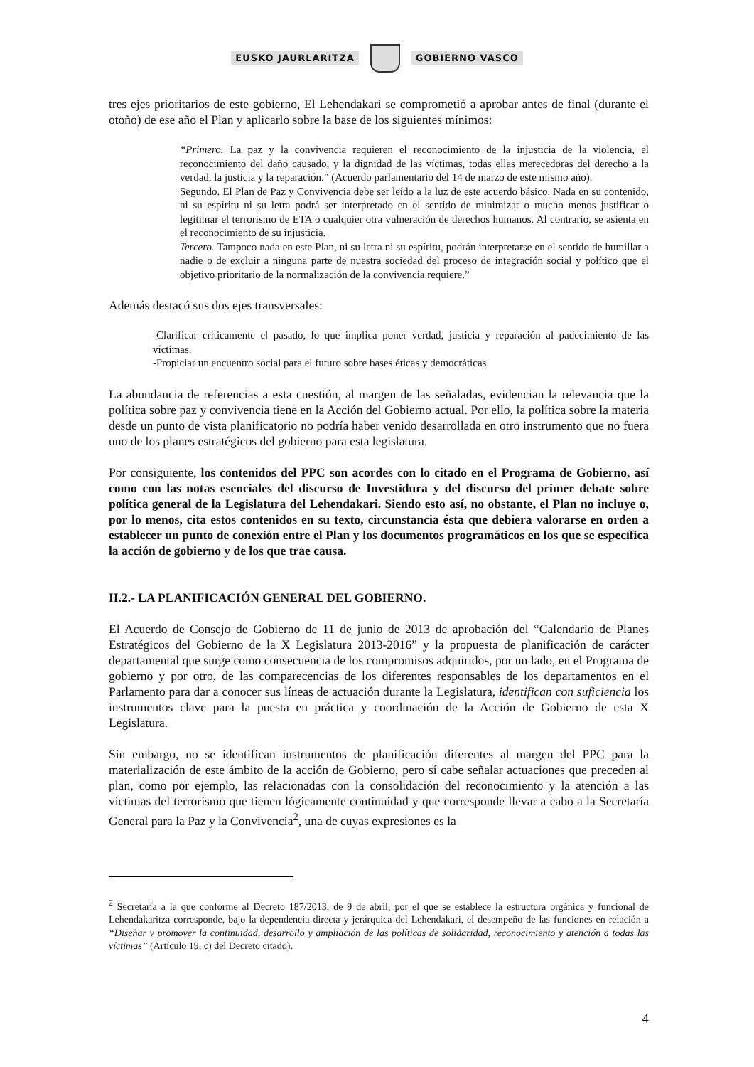EUSKO JAURLARITZA GOBIERNO VASCO
tres ejes prioritarios de este gobierno, El Lehendakari se comprometió a aprobar antes de final (durante el otoño) de ese año el Plan y aplicarlo sobre la base de los siguientes mínimos:
“Primero. La paz y la convivencia requieren el reconocimiento de la injusticia de la violencia, el reconocimiento del daño causado, y la dignidad de las víctimas, todas ellas merecedoras del derecho a la verdad, la justicia y la reparación.” (Acuerdo parlamentario del 14 de marzo de este mismo año).
Segundo. El Plan de Paz y Convivencia debe ser leído a la luz de este acuerdo básico. Nada en su contenido, ni su espíritu ni su letra podrá ser interpretado en el sentido de minimizar o mucho menos justificar o legitimar el terrorismo de ETA o cualquier otra vulneración de derechos humanos. Al contrario, se asienta en el reconocimiento de su injusticia.
Tercero. Tampoco nada en este Plan, ni su letra ni su espíritu, podrán interpretarse en el sentido de humillar a nadie o de excluir a ninguna parte de nuestra sociedad del proceso de integración social y político que el objetivo prioritario de la normalización de la convivencia requiere.”
Además destacó sus dos ejes transversales:
-Clarificar críticamente el pasado, lo que implica poner verdad, justicia y reparación al padecimiento de las víctimas.
-Propiciar un encuentro social para el futuro sobre bases éticas y democráticas.
La abundancia de referencias a esta cuestión, al margen de las señaladas, evidencian la relevancia que la política sobre paz y convivencia tiene en la Acción del Gobierno actual. Por ello, la política sobre la materia desde un punto de vista planificatorio no podría haber venido desarrollada en otro instrumento que no fuera uno de los planes estratégicos del gobierno para esta legislatura.
Por consiguiente, los contenidos del PPC son acordes con lo citado en el Programa de Gobierno, así como con las notas esenciales del discurso de Investidura y del discurso del primer debate sobre política general de la Legislatura del Lehendakari. Siendo esto así, no obstante, el Plan no incluye o, por lo menos, cita estos contenidos en su texto, circunstancia ésta que debiera valorarse en orden a establecer un punto de conexión entre el Plan y los documentos programáticos en los que se específica la acción de gobierno y de los que trae causa.
II.2.- LA PLANIFICACIÓN GENERAL DEL GOBIERNO.
El Acuerdo de Consejo de Gobierno de 11 de junio de 2013 de aprobación del “Calendario de Planes Estratégicos del Gobierno de la X Legislatura 2013-2016” y la propuesta de planificación de carácter departamental que surge como consecuencia de los compromisos adquiridos, por un lado, en el Programa de gobierno y por otro, de las comparecencias de los diferentes responsables de los departamentos en el Parlamento para dar a conocer sus líneas de actuación durante la Legislatura, identifican con suficiencia los instrumentos clave para la puesta en práctica y coordinación de la Acción de Gobierno de esta X Legislatura.
Sin embargo, no se identifican instrumentos de planificación diferentes al margen del PPC para la materialización de este ámbito de la acción de Gobierno, pero sí cabe señalar actuaciones que preceden al plan, como por ejemplo, las relacionadas con la consolidación del reconocimiento y la atención a las víctimas del terrorismo que tienen lógicamente continuidad y que corresponde llevar a cabo a la Secretaría General para la Paz y la Convivencia<sup>2</sup>, una de cuyas expresiones es la
<sup>2</sup> Secretaría a la que conforme al Decreto 187/2013, de 9 de abril, por el que se establece la estructura orgánica y funcional de Lehendakaritza corresponde, bajo la dependencia directa y jerárquica del Lehendakari, el desempeño de las funciones en relación a “Diseñar y promover la continuidad, desarrollo y ampliación de las políticas de solidaridad, reconocimiento y atención a todas las víctimas” (Artículo 19, c) del Decreto citado).
4